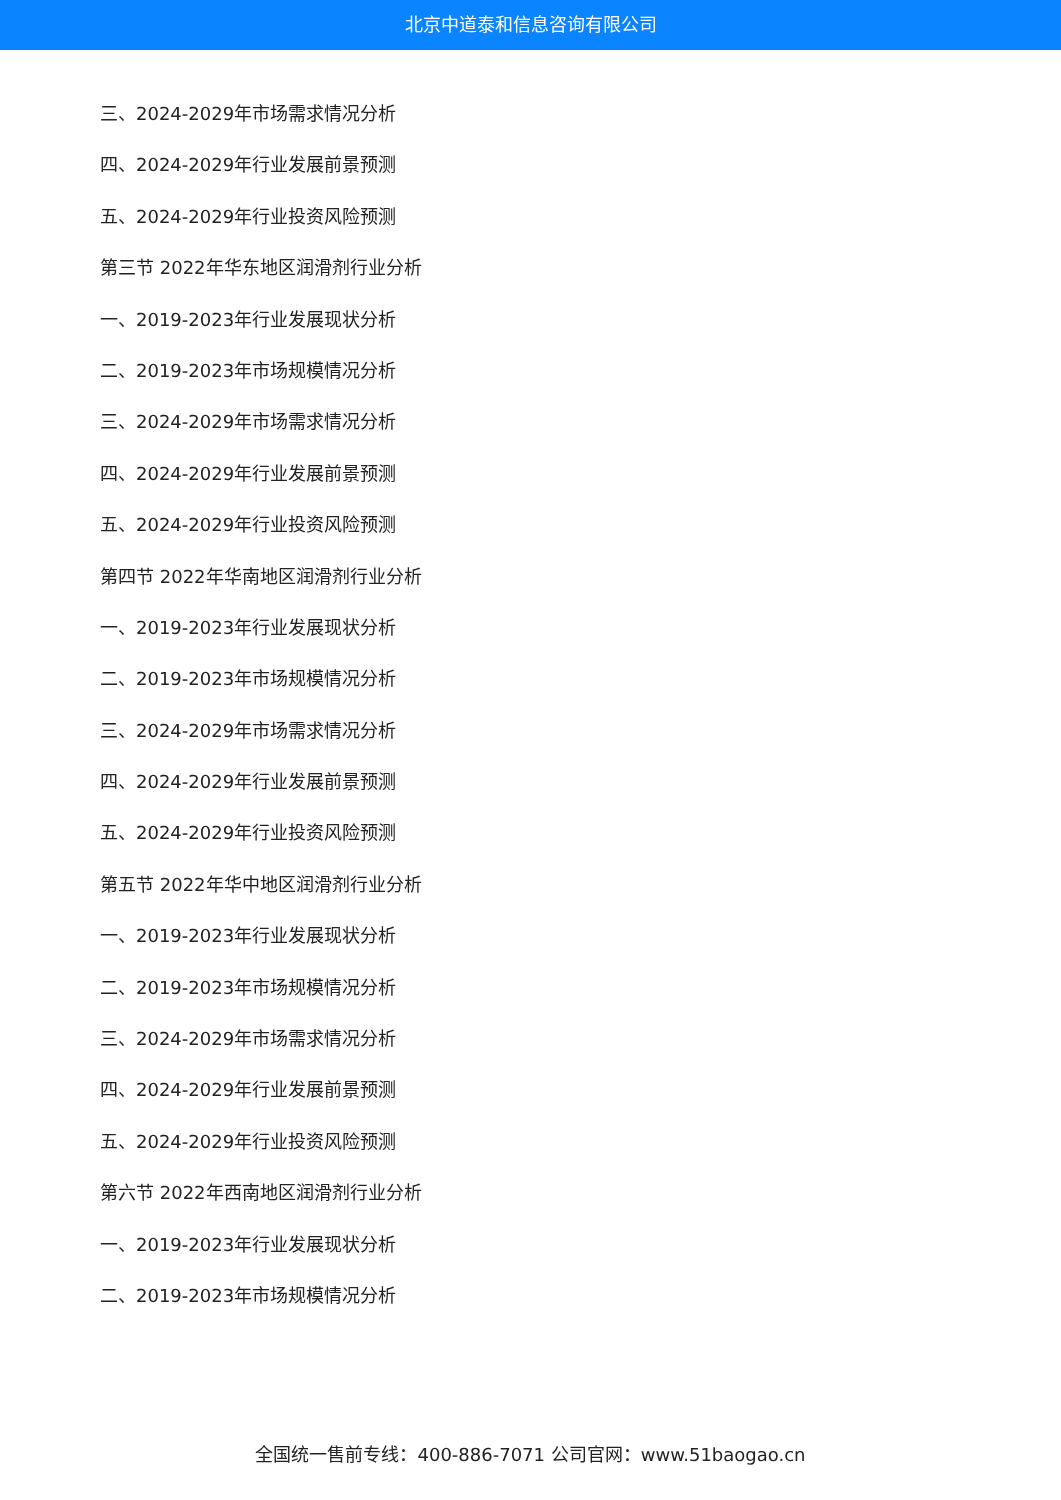北京中道泰和信息咨询有限公司
三、2024-2029年市场需求情况分析
四、2024-2029年行业发展前景预测
五、2024-2029年行业投资风险预测
第三节 2022年华东地区润滑剂行业分析
一、2019-2023年行业发展现状分析
二、2019-2023年市场规模情况分析
三、2024-2029年市场需求情况分析
四、2024-2029年行业发展前景预测
五、2024-2029年行业投资风险预测
第四节 2022年华南地区润滑剂行业分析
一、2019-2023年行业发展现状分析
二、2019-2023年市场规模情况分析
三、2024-2029年市场需求情况分析
四、2024-2029年行业发展前景预测
五、2024-2029年行业投资风险预测
第五节 2022年华中地区润滑剂行业分析
一、2019-2023年行业发展现状分析
二、2019-2023年市场规模情况分析
三、2024-2029年市场需求情况分析
四、2024-2029年行业发展前景预测
五、2024-2029年行业投资风险预测
第六节 2022年西南地区润滑剂行业分析
一、2019-2023年行业发展现状分析
二、2019-2023年市场规模情况分析
全国统一售前专线：400-886-7071 公司官网：www.51baogao.cn